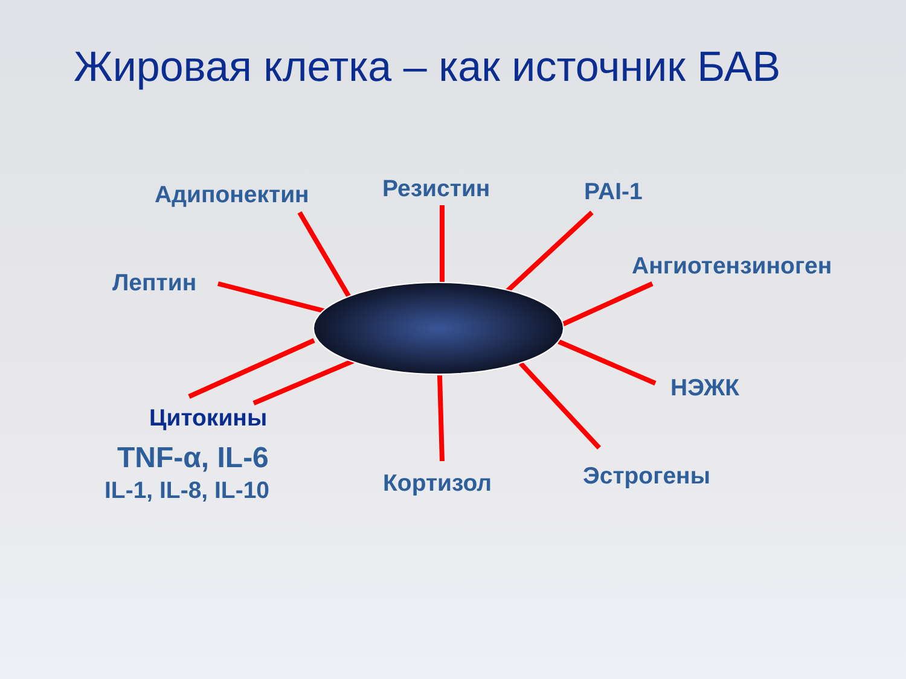Жировая клетка – как источник БАВ
Адипонектин Резистин PAI-1
Ангиотензиноген
Лептин
НЭЖК
Цитокины
TNF-α, IL-6
IL-1, IL-8, IL-10 Кортизол Эстрогены